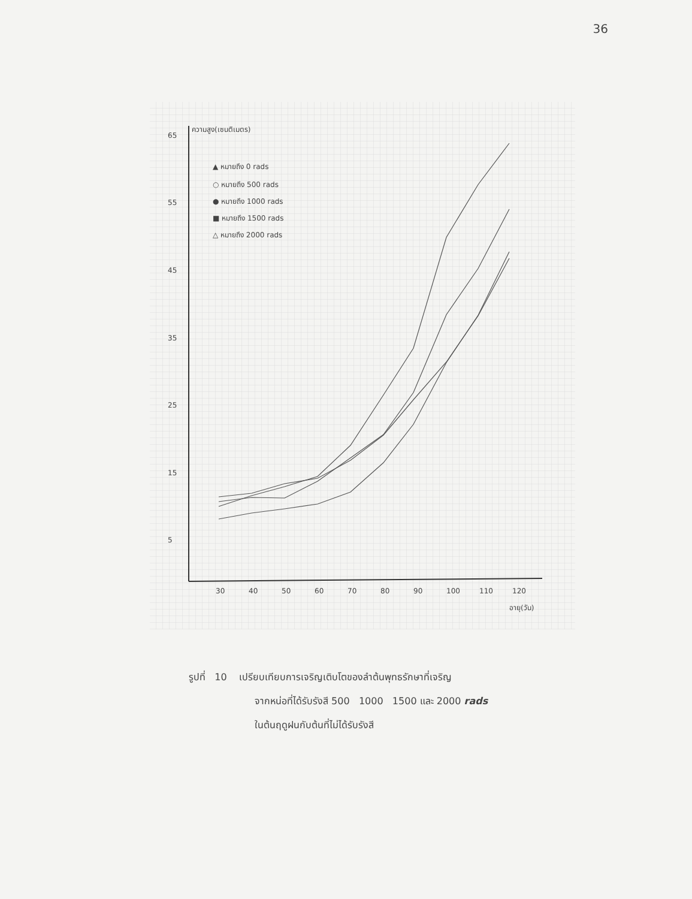36
ความสูง(เซนติเมตร)
65
55
45
35
25
15
5
30
40
50
60
70
80
90
100
110
120
อายุ(วัน)
▲ หมายถึง 0 rads
○ หมายถึง 500 rads
● หมายถึง 1000 rads
■ หมายถึง 1500 rads
△ หมายถึง 2000 rads
รูปที่ 10 เปรียบเทียบการเจริญเติบโตของลำต้นพุทธรักษาที่เจริญ
จากหน่อที่ได้รับรังสี 500 1000 1500 และ 2000 rads
ในต้นฤดูฝนกับต้นที่ไม่ได้รับรังสี